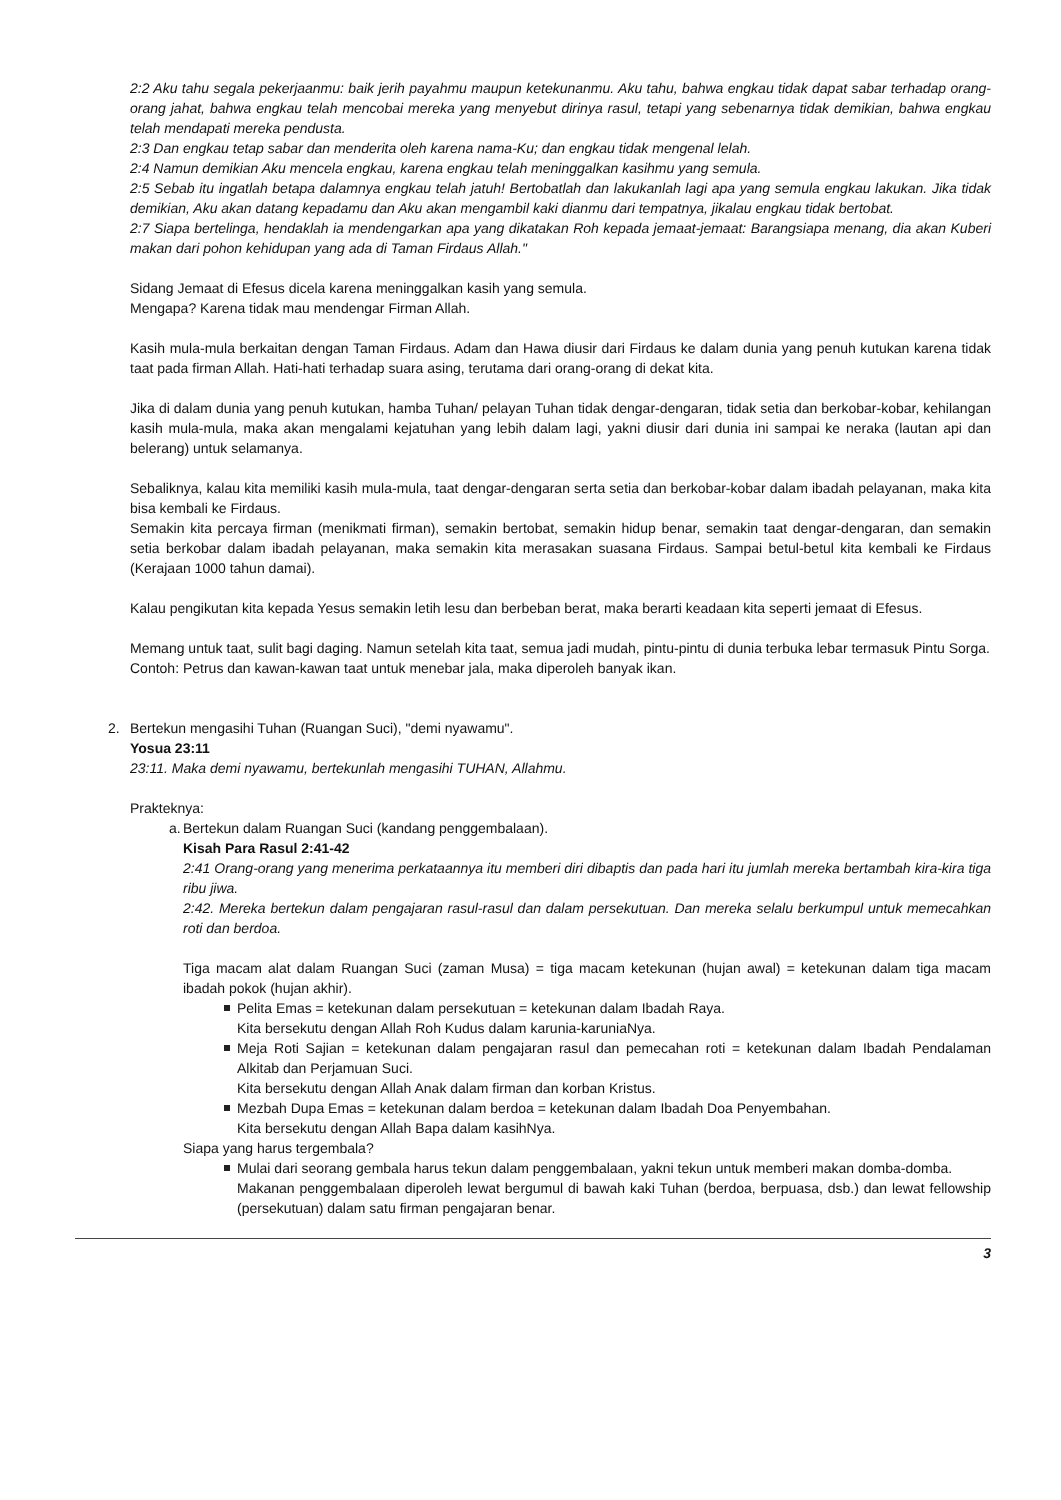2:2 Aku tahu segala pekerjaanmu: baik jerih payahmu maupun ketekunanmu. Aku tahu, bahwa engkau tidak dapat sabar terhadap orang-orang jahat, bahwa engkau telah mencobai mereka yang menyebut dirinya rasul, tetapi yang sebenarnya tidak demikian, bahwa engkau telah mendapati mereka pendusta.
2:3 Dan engkau tetap sabar dan menderita oleh karena nama-Ku; dan engkau tidak mengenal lelah.
2:4 Namun demikian Aku mencela engkau, karena engkau telah meninggalkan kasihmu yang semula.
2:5 Sebab itu ingatlah betapa dalamnya engkau telah jatuh! Bertobatlah dan lakukanlah lagi apa yang semula engkau lakukan. Jika tidak demikian, Aku akan datang kepadamu dan Aku akan mengambil kaki dianmu dari tempatnya, jikalau engkau tidak bertobat.
2:7 Siapa bertelinga, hendaklah ia mendengarkan apa yang dikatakan Roh kepada jemaat-jemaat: Barangsiapa menang, dia akan Kuberi makan dari pohon kehidupan yang ada di Taman Firdaus Allah."
Sidang Jemaat di Efesus dicela karena meninggalkan kasih yang semula.
Mengapa? Karena tidak mau mendengar Firman Allah.
Kasih mula-mula berkaitan dengan Taman Firdaus. Adam dan Hawa diusir dari Firdaus ke dalam dunia yang penuh kutukan karena tidak taat pada firman Allah. Hati-hati terhadap suara asing, terutama dari orang-orang di dekat kita.
Jika di dalam dunia yang penuh kutukan, hamba Tuhan/ pelayan Tuhan tidak dengar-dengaran, tidak setia dan berkobar-kobar, kehilangan kasih mula-mula, maka akan mengalami kejatuhan yang lebih dalam lagi, yakni diusir dari dunia ini sampai ke neraka (lautan api dan belerang) untuk selamanya.
Sebaliknya, kalau kita memiliki kasih mula-mula, taat dengar-dengaran serta setia dan berkobar-kobar dalam ibadah pelayanan, maka kita bisa kembali ke Firdaus.
Semakin kita percaya firman (menikmati firman), semakin bertobat, semakin hidup benar, semakin taat dengar-dengaran, dan semakin setia berkobar dalam ibadah pelayanan, maka semakin kita merasakan suasana Firdaus. Sampai betul-betul kita kembali ke Firdaus (Kerajaan 1000 tahun damai).
Kalau pengikutan kita kepada Yesus semakin letih lesu dan berbeban berat, maka berarti keadaan kita seperti jemaat di Efesus.
Memang untuk taat, sulit bagi daging. Namun setelah kita taat, semua jadi mudah, pintu-pintu di dunia terbuka lebar termasuk Pintu Sorga.
Contoh: Petrus dan kawan-kawan taat untuk menebar jala, maka diperoleh banyak ikan.
2. Bertekun mengasihi Tuhan (Ruangan Suci), "demi nyawamu".
Yosua 23:11
23:11. Maka demi nyawamu, bertekunlah mengasihi TUHAN, Allahmu.
Prakteknya:
a.
Bertekun dalam Ruangan Suci (kandang penggembalaan).
Kisah Para Rasul 2:41-42
2:41 Orang-orang yang menerima perkataannya itu memberi diri dibaptis dan pada hari itu jumlah mereka bertambah kira-kira tiga ribu jiwa.
2:42. Mereka bertekun dalam pengajaran rasul-rasul dan dalam persekutuan. Dan mereka selalu berkumpul untuk memecahkan roti dan berdoa.
Tiga macam alat dalam Ruangan Suci (zaman Musa) = tiga macam ketekunan (hujan awal) = ketekunan dalam tiga macam ibadah pokok (hujan akhir).
Pelita Emas = ketekunan dalam persekutuan = ketekunan dalam Ibadah Raya.
Kita bersekutu dengan Allah Roh Kudus dalam karunia-karuniaNya.
Meja Roti Sajian = ketekunan dalam pengajaran rasul dan pemecahan roti = ketekunan dalam Ibadah Pendalaman Alkitab dan Perjamuan Suci.
Kita bersekutu dengan Allah Anak dalam firman dan korban Kristus.
Mezbah Dupa Emas = ketekunan dalam berdoa = ketekunan dalam Ibadah Doa Penyembahan.
Kita bersekutu dengan Allah Bapa dalam kasihNya.
Siapa yang harus tergembala?
Mulai dari seorang gembala harus tekun dalam penggembalaan, yakni tekun untuk memberi makan domba-domba.
Makanan penggembalaan diperoleh lewat bergumul di bawah kaki Tuhan (berdoa, berpuasa, dsb.) dan lewat fellowship (persekutuan) dalam satu firman pengajaran benar.
3